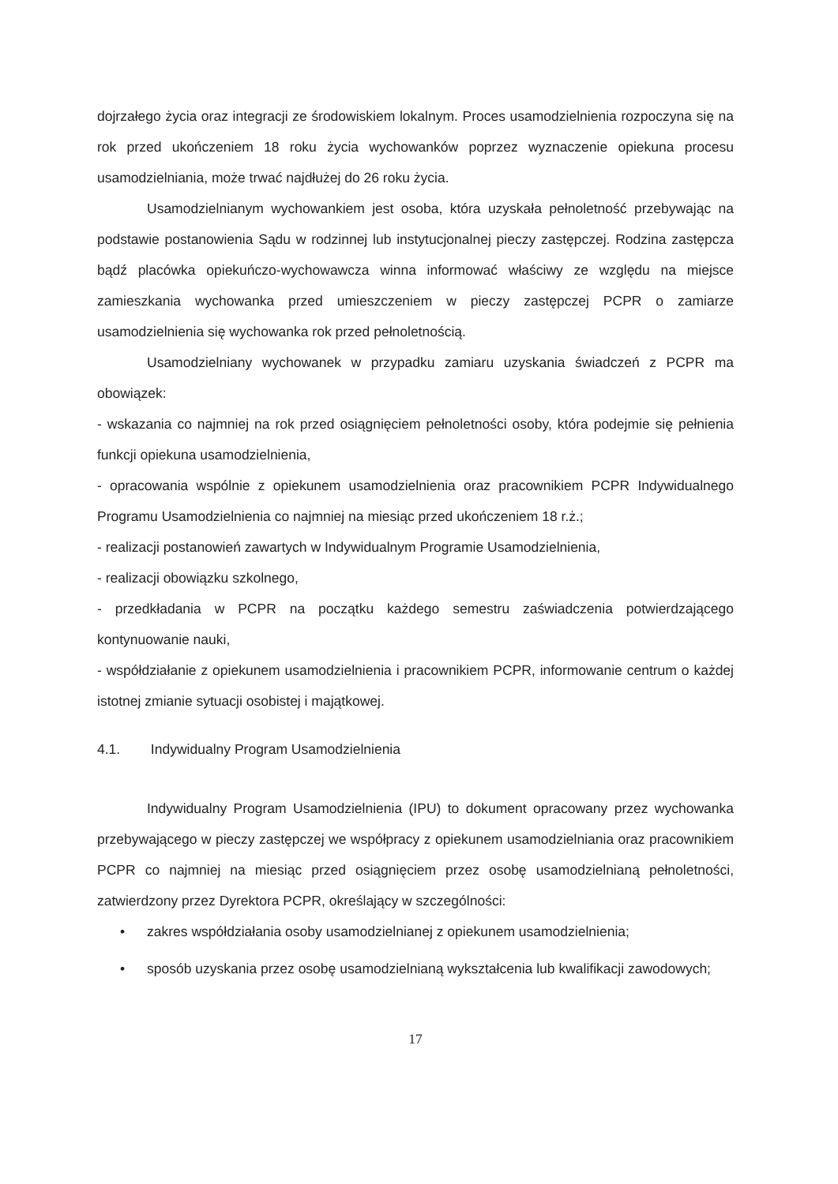dojrzałego życia oraz integracji ze środowiskiem lokalnym. Proces usamodzielnienia rozpoczyna się na rok przed ukończeniem 18 roku życia wychowanków poprzez wyznaczenie opiekuna procesu usamodzielniania, może trwać najdłużej do 26 roku życia.
Usamodzielnianym wychowankiem jest osoba, która uzyskała pełnoletność przebywając na podstawie postanowienia Sądu w rodzinnej lub instytucjonalnej pieczy zastępczej. Rodzina zastępcza bądź placówka opiekuńczo-wychowawcza winna informować właściwy ze względu na miejsce zamieszkania wychowanka przed umieszczeniem w pieczy zastępczej PCPR o zamiarze usamodzielnienia się wychowanka rok przed pełnoletnością.
Usamodzielniany wychowanek w przypadku zamiaru uzyskania świadczeń z PCPR ma obowiązek:
- wskazania co najmniej na rok przed osiągnięciem pełnoletności osoby, która podejmie się pełnienia funkcji opiekuna usamodzielnienia,
- opracowania wspólnie z opiekunem usamodzielnienia oraz pracownikiem PCPR Indywidualnego Programu Usamodzielnienia co najmniej na miesiąc przed ukończeniem 18 r.ż.;
- realizacji postanowień zawartych w Indywidualnym Programie Usamodzielnienia,
- realizacji obowiązku szkolnego,
- przedkładania w PCPR na początku każdego semestru zaświadczenia potwierdzającego kontynuowanie nauki,
- współdziałanie z opiekunem usamodzielnienia i pracownikiem PCPR, informowanie centrum o każdej istotnej zmianie sytuacji osobistej i majątkowej.
4.1. Indywidualny Program Usamodzielnienia
Indywidualny Program Usamodzielnienia (IPU) to dokument opracowany przez wychowanka przebywającego w pieczy zastępczej we współpracy z opiekunem usamodzielniania oraz pracownikiem PCPR co najmniej na miesiąc przed osiągnięciem przez osobę usamodzielnianą pełnoletności, zatwierdzony przez Dyrektora PCPR, określający w szczególności:
• zakres współdziałania osoby usamodzielnianej z opiekunem usamodzielnienia;
• sposób uzyskania przez osobę usamodzielnianą wykształcenia lub kwalifikacji zawodowych;
17